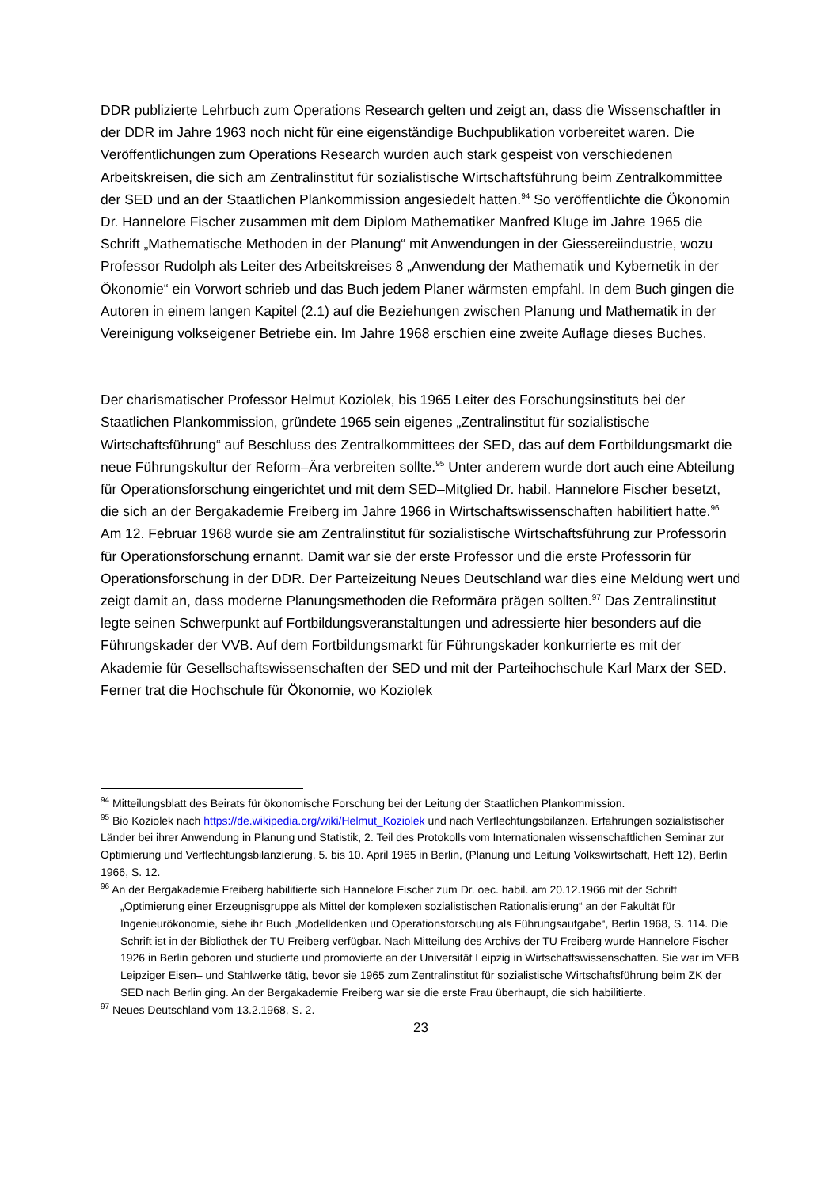DDR publizierte Lehrbuch zum Operations Research gelten und zeigt an, dass die Wissen­schaftler in der DDR im Jahre 1963 noch nicht für eine eigenständige Buchpublikation vorbe­reitet waren. Die Veröffentlichungen zum Operations Research wurden auch stark gespeist von verschiedenen Arbeitskreisen, die sich am Zentralinstitut für sozialistische Wirtschafts­führung beim Zentralkommittee der SED und an der Staatlichen Plankommission angesiedelt hatten.<sup>94</sup> So veröffentlichte die Ökonomin Dr. Hannelore Fischer zusammen mit dem Diplom Mathematiker Manfred Kluge im Jahre 1965 die Schrift „Mathematische Methoden in der Planung“ mit Anwendungen in der Giessereiindustrie, wozu Professor Rudolph als Leiter des Arbeitskreises 8 „Anwendung der Mathematik und Kybernetik in der Ökonomie“ ein Vorwort schrieb und das Buch jedem Planer wärmsten empfahl. In dem Buch gingen die Autoren in einem langen Kapitel (2.1) auf die Beziehungen zwischen Planung und Mathematik in der Vereinigung volkseigener Betriebe ein. Im Jahre 1968 erschien eine zweite Auflage dieses Buches.
Der charismatischer Professor Helmut Koziolek, bis 1965 Leiter des Forschungsinstituts bei der Staatlichen Plankommission, gründete 1965 sein eigenes „Zentralinstitut für sozialisti­sche Wirtschaftsführung“ auf Beschluss des Zentralkommittees der SED, das auf dem Fortbil­dungsmarkt die neue Führungskultur der Reform–Ära verbreiten sollte.<sup>95</sup> Unter anderem wurde dort auch eine Abteilung für Operationsforschung eingerichtet und mit dem SED–Mit­glied Dr. habil. Hannelore Fischer besetzt, die sich an der Bergakademie Freiberg im Jahre 1966 in Wirtschaftswissenschaften habilitiert hatte.<sup>96</sup> Am 12. Februar 1968 wurde sie am Zentralinstitut für sozialistische Wirtschaftsführung zur Professorin für Operationsforschung ernannt. Damit war sie der erste Professor und die erste Professorin für Operationsfor­schung in der DDR. Der Parteizeitung Neues Deutschland war dies eine Meldung wert und zeigt damit an, dass moderne Planungsmethoden die Reformära prägen sollten.<sup>97</sup> Das Zentralinstitut legte seinen Schwerpunkt auf Fortbildungsveranstaltungen und adressierte hier besonders auf die Führungskader der VVB. Auf dem Fortbildungsmarkt für Führungska­der konkurrierte es mit der Akademie für Gesellschaftswissenschaften der SED und mit der Parteihochschule Karl Marx der SED. Ferner trat die Hochschule für Ökonomie, wo Koziolek
<sup>94</sup> Mitteilungsblatt des Beirats für ökonomische Forschung bei der Leitung der Staatlichen Plankommission.
<sup>95</sup> Bio Koziolek nach https://de.wikipedia.org/wiki/Helmut_Koziolek und nach Verflechtungsbilanzen. Erfahrun­gen sozialistischer Länder bei ihrer Anwendung in Planung und Statistik, 2. Teil des Protokolls vom Internationa­len wissenschaftlichen Seminar zur Optimierung und Verflechtungsbilanzierung, 5. bis 10. April 1965 in Berlin, (Planung und Leitung Volkswirtschaft, Heft 12), Berlin 1966, S. 12.
<sup>96</sup> An der Bergakademie Freiberg habilitierte sich Hannelore Fischer zum Dr. oec. habil. am 20.12.1966 mit der Schrift „Optimierung einer Erzeugnisgruppe als Mittel der komplexen sozialistischen Rationalisierung“ an der Fakultät für Ingenieurökonomie, siehe ihr Buch „Modelldenken und Operationsforschung als Führungs­aufgabe“, Berlin 1968, S. 114. Die Schrift ist in der Bibliothek der TU Freiberg verfügbar. Nach Mitteilung des Archivs der TU Freiberg wurde Hannelore Fischer 1926 in Berlin geboren und studierte und promovierte an der Universität Leipzig in Wirtschaftswissenschaften. Sie war im VEB Leipziger Eisen– und Stahlwerke tätig, bevor sie 1965 zum Zentralinstitut für sozialistische Wirtschaftsführung beim ZK der SED nach Berlin ging. An der Bergakademie Freiberg war sie die erste Frau überhaupt, die sich habilitierte.
<sup>97</sup> Neues Deutschland vom 13.2.1968, S. 2.
23